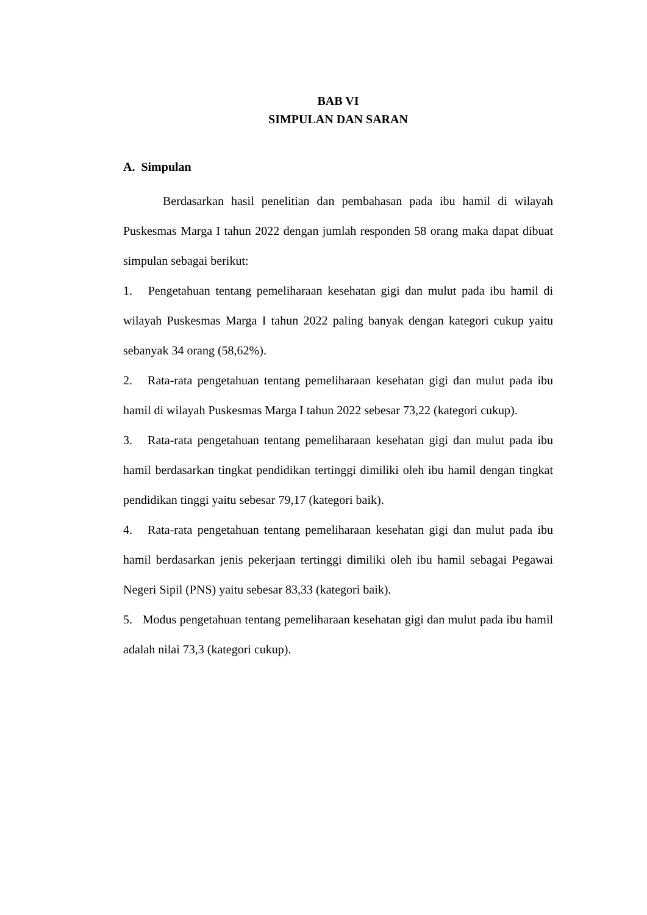BAB VI
SIMPULAN DAN SARAN
A. Simpulan
Berdasarkan hasil penelitian dan pembahasan pada ibu hamil di wilayah Puskesmas Marga I tahun 2022 dengan jumlah responden 58 orang maka dapat dibuat simpulan sebagai berikut:
1. Pengetahuan tentang pemeliharaan kesehatan gigi dan mulut pada ibu hamil di wilayah Puskesmas Marga I tahun 2022 paling banyak dengan kategori cukup yaitu sebanyak 34 orang (58,62%).
2. Rata-rata pengetahuan tentang pemeliharaan kesehatan gigi dan mulut pada ibu hamil di wilayah Puskesmas Marga I tahun 2022 sebesar 73,22 (kategori cukup).
3. Rata-rata pengetahuan tentang pemeliharaan kesehatan gigi dan mulut pada ibu hamil berdasarkan tingkat pendidikan tertinggi dimiliki oleh ibu hamil dengan tingkat pendidikan tinggi yaitu sebesar 79,17 (kategori baik).
4. Rata-rata pengetahuan tentang pemeliharaan kesehatan gigi dan mulut pada ibu hamil berdasarkan jenis pekerjaan tertinggi dimiliki oleh ibu hamil sebagai Pegawai Negeri Sipil (PNS) yaitu sebesar 83,33 (kategori baik).
5. Modus pengetahuan tentang pemeliharaan kesehatan gigi dan mulut pada ibu hamil adalah nilai 73,3 (kategori cukup).